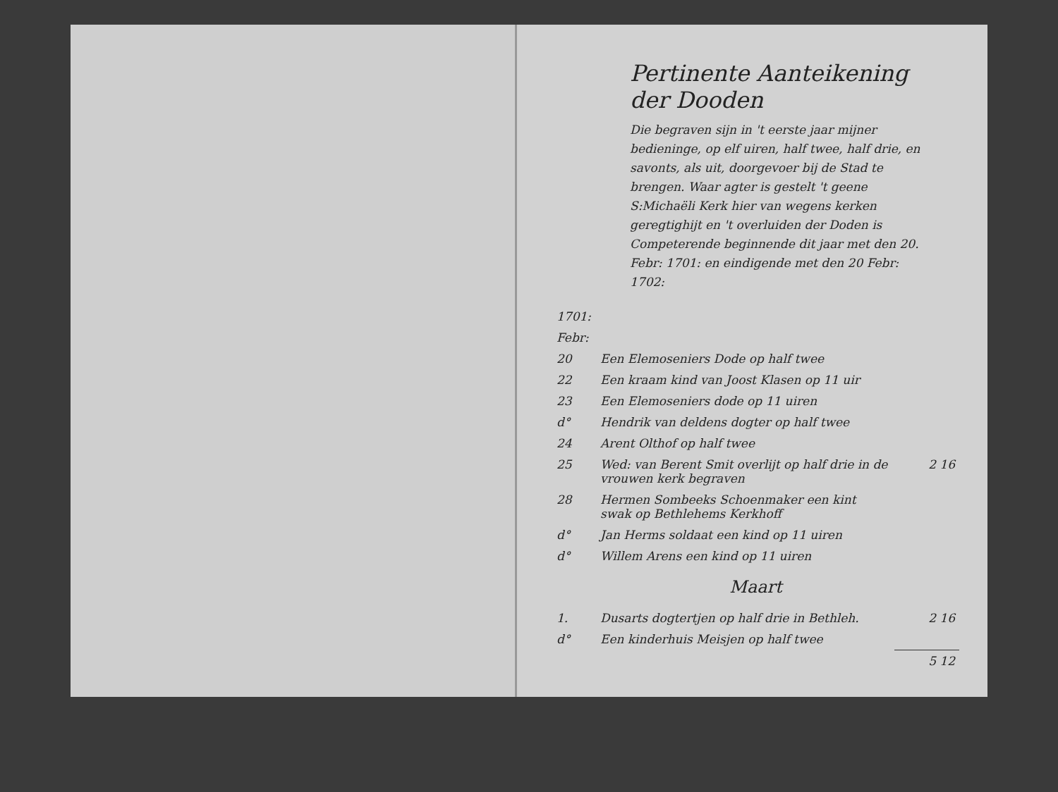Pertinente Aanteikening
der Dooden
Die begraven sijn in 't eerste jaar mijner bedieninge, op elf uiren, half twee, half drie, en savonts, als uit, doorgevoer bij de Stad te brengen. Waar agter is gestelt 't geene S:Michaëli Kerk hier van wegens kerken geregtighijt en 't overluiden der Doden is Competerende beginnende dit jaar met den 20. Febr: 1701: en eindigende met den 20 Febr: 1702:
| 1701: | | |
| Febr: | | |
| 20 | Een Elemoseniers Dode op half twee | |
| 22 | Een kraam kind van Joost Klasen op 11 uir | |
| 23 | Een Elemoseniers dode op 11 uiren | |
| d° | Hendrik van deldens dogter op half twee | |
| 24 | Arent Olthof op half twee | |
| 25 | Wed: van Berent Smit overlijt op half drie in de vrouwen kerk begraven | 2 16 |
| 28 | Hermen Sombeeks Schoenmaker een kint swak op Bethlehems Kerkhoff | |
| d° | Jan Herms soldaat een kind op 11 uiren | |
| d° | Willem Arens een kind op 11 uiren | |
| Maart | | |
| 1. | Dusarts dogtertjen op half drie in Bethleh. | 2 16 |
| d° | Een kinderhuis Meisjen op half twee | |
| | | 5 12 |